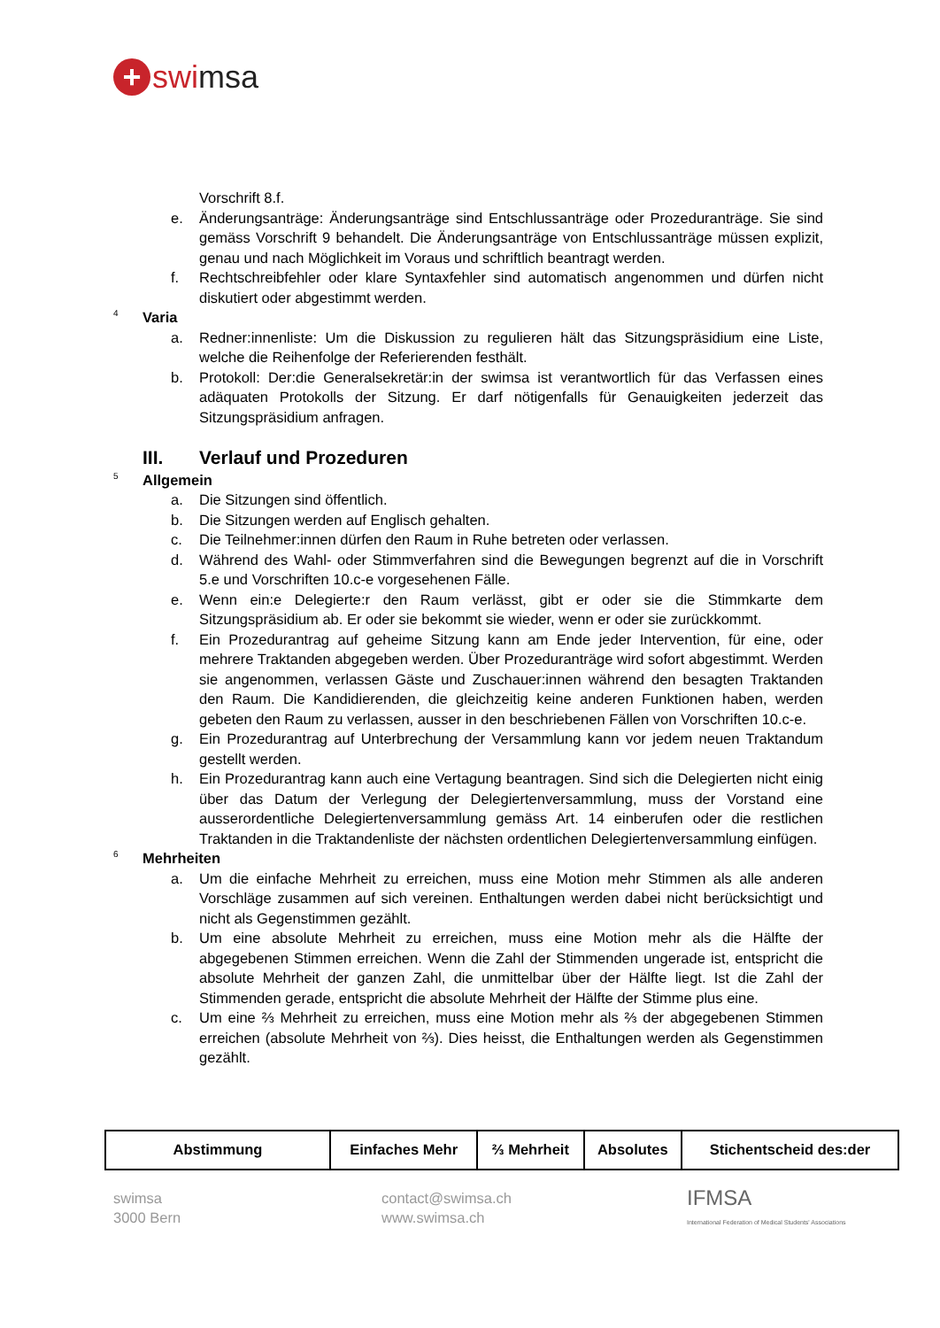+
swi msa
Vorschrift 8.f.
e. Änderungsanträge: Änderungsanträge sind Entschlussanträge oder Prozeduranträge. Sie sind gemäss Vorschrift 9 behandelt. Die Änderungsanträge von Entschlussanträge müssen explizit, genau und nach Möglichkeit im Voraus und schriftlich beantragt werden.
f. Rechtschreibfehler oder klare Syntaxfehler sind automatisch angenommen und dürfen nicht diskutiert oder abgestimmt werden.
4 Varia
a. Redner:innenliste: Um die Diskussion zu regulieren hält das Sitzungspräsidium eine Liste, welche die Reihenfolge der Referierenden festhält.
b. Protokoll: Der:die Generalsekretär:in der swimsa ist verantwortlich für das Verfassen eines adäquaten Protokolls der Sitzung. Er darf nötigenfalls für Genauigkeiten jederzeit das Sitzungspräsidium anfragen.
III. Verlauf und Prozeduren
5 Allgemein
a. Die Sitzungen sind öffentlich.
b. Die Sitzungen werden auf Englisch gehalten.
c. Die Teilnehmer:innen dürfen den Raum in Ruhe betreten oder verlassen.
d. Während des Wahl- oder Stimmverfahren sind die Bewegungen begrenzt auf die in Vorschrift 5.e und Vorschriften 10.c-e vorgesehenen Fälle.
e. Wenn ein:e Delegierte:r den Raum verlässt, gibt er oder sie die Stimmkarte dem Sitzungspräsidium ab. Er oder sie bekommt sie wieder, wenn er oder sie zurückkommt.
f. Ein Prozedurantrag auf geheime Sitzung kann am Ende jeder Intervention, für eine, oder mehrere Traktanden abgegeben werden. Über Prozeduranträge wird sofort abgestimmt. Werden sie angenommen, verlassen Gäste und Zuschauer:innen während den besagten Traktanden den Raum. Die Kandidierenden, die gleichzeitig keine anderen Funktionen haben, werden gebeten den Raum zu verlassen, ausser in den beschriebenen Fällen von Vorschriften 10.c-e.
g. Ein Prozedurantrag auf Unterbrechung der Versammlung kann vor jedem neuen Traktandum gestellt werden.
h. Ein Prozedurantrag kann auch eine Vertagung beantragen. Sind sich die Delegierten nicht einig über das Datum der Verlegung der Delegiertenversammlung, muss der Vorstand eine ausserordentliche Delegiertenversammlung gemäss Art. 14 einberufen oder die restlichen Traktanden in die Traktandenliste der nächsten ordentlichen Delegiertenversammlung einfügen.
6 Mehrheiten
a. Um die einfache Mehrheit zu erreichen, muss eine Motion mehr Stimmen als alle anderen Vorschläge zusammen auf sich vereinen. Enthaltungen werden dabei nicht berücksichtigt und nicht als Gegenstimmen gezählt.
b. Um eine absolute Mehrheit zu erreichen, muss eine Motion mehr als die Hälfte der abgegebenen Stimmen erreichen. Wenn die Zahl der Stimmenden ungerade ist, entspricht die absolute Mehrheit der ganzen Zahl, die unmittelbar über der Hälfte liegt. Ist die Zahl der Stimmenden gerade, entspricht die absolute Mehrheit der Hälfte der Stimme plus eine.
c. Um eine ⅔ Mehrheit zu erreichen, muss eine Motion mehr als ⅔ der abgegebenen Stimmen erreichen (absolute Mehrheit von ⅔). Dies heisst, die Enthaltungen werden als Gegenstimmen gezählt.
| Abstimmung | Einfaches Mehr | ⅔ Mehrheit | Absolutes | Stichentscheid des:der |
swimsa
3000 Bern
contact@swimsa.ch
www.swimsa.ch
IFMSA
International Federation of Medical Students' Associations